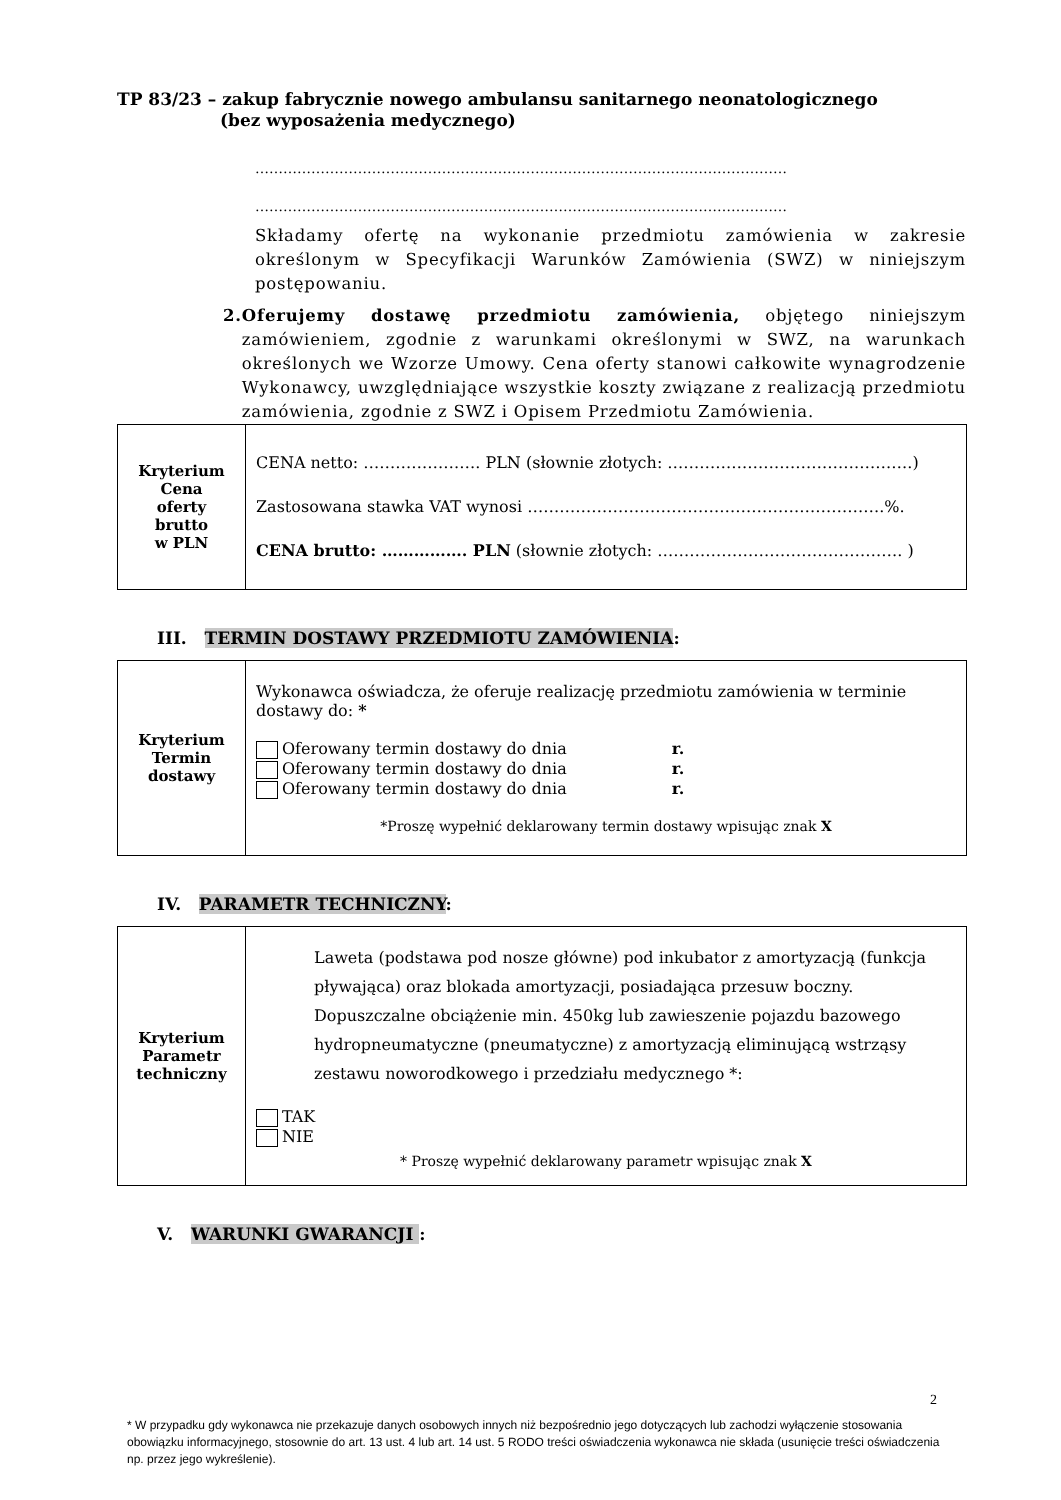TP 83/23 – zakup fabrycznie nowego ambulansu sanitarnego neonatologicznego
(bez wyposażenia medycznego)
……………………………………………………………………………………………………
……………………………………………………………………………………………………
Składamy ofertę na wykonanie przedmiotu zamówienia w zakresie określonym w Specyfikacji Warunków Zamówienia (SWZ) w niniejszym postępowaniu.
2. Oferujemy dostawę przedmiotu zamówienia, objętego niniejszym zamówieniem, zgodnie z warunkami określonymi w SWZ, na warunkach określonych we Wzorze Umowy. Cena oferty stanowi całkowite wynagrodzenie Wykonawcy, uwzględniające wszystkie koszty związane z realizacją przedmiotu zamówienia, zgodnie z SWZ i Opisem Przedmiotu Zamówienia.
| Kryterium Cena oferty brutto w PLN | CENA netto: …………………. PLN (słownie złotych: ……………………………………….) Zastosowana stawka VAT wynosi ………………………………………………………….%. CENA brutto: ……………. PLN (słownie złotych: ………………………………………. ) |
III. TERMIN DOSTAWY PRZEDMIOTU ZAMÓWIENIA:
| Kryterium Termin dostawy | Wykonawca oświadcza, że oferuje realizację przedmiotu zamówienia w terminie dostawy do: * Oferowany termin dostawy do dnia r. Oferowany termin dostawy do dnia r. Oferowany termin dostawy do dnia r. *Proszę wypełnić deklarowany termin dostawy wpisując znak X |
IV. PARAMETR TECHNICZNY:
| Kryterium Parametr techniczny | Laweta (podstawa pod nosze główne) pod inkubator z amortyzacją (funkcja pływająca) oraz blokada amortyzacji, posiadająca przesuw boczny. Dopuszczalne obciążenie min. 450kg lub zawieszenie pojazdu bazowego hydropneumatyczne (pneumatyczne) z amortyzacją eliminującą wstrząsy zestawu noworodkowego i przedziału medycznego *: TAK NIE * Proszę wypełnić deklarowany parametr wpisując znak X |
V. WARUNKI GWARANCJI :
2
* W przypadku gdy wykonawca nie przekazuje danych osobowych innych niż bezpośrednio jego dotyczących lub zachodzi wyłączenie stosowania obowiązku informacyjnego, stosownie do art. 13 ust. 4 lub art. 14 ust. 5 RODO treści oświadczenia wykonawca nie składa (usunięcie treści oświadczenia np. przez jego wykreślenie).